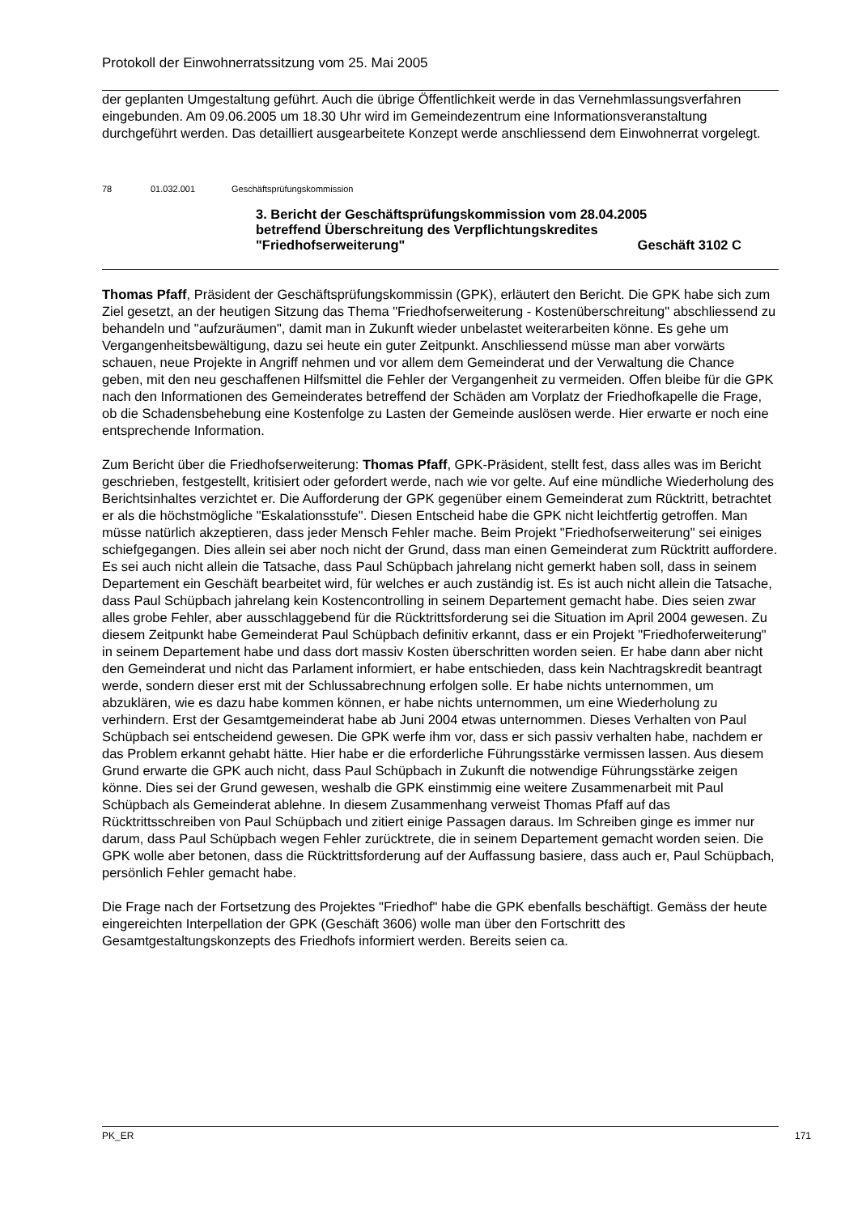Protokoll der Einwohnerratssitzung vom 25. Mai 2005
der geplanten Umgestaltung geführt. Auch die übrige Öffentlichkeit werde in das Vernehmlassungsverfahren eingebunden. Am 09.06.2005 um 18.30 Uhr wird im Gemeindezentrum eine Informationsveranstaltung durchgeführt werden. Das detailliert ausgearbeitete Konzept werde anschliessend dem Einwohnerrat vorgelegt.
78 01.032.001 Geschäftsprüfungskommission
3. Bericht der Geschäftsprüfungskommission vom 28.04.2005
betreffend Überschreitung des Verpflichtungskredites
"Friedhofserweiterung" Geschäft 3102 C
Thomas Pfaff, Präsident der Geschäftsprüfungskommissin (GPK), erläutert den Bericht. Die GPK habe sich zum Ziel gesetzt, an der heutigen Sitzung das Thema "Friedhofserweiterung - Kostenüberschreitung" abschliessend zu behandeln und "aufzuräumen", damit man in Zukunft wieder unbelastet weiterarbeiten könne. Es gehe um Vergangenheitsbewältigung, dazu sei heute ein guter Zeitpunkt. Anschliessend müsse man aber vorwärts schauen, neue Projekte in Angriff nehmen und vor allem dem Gemeinderat und der Verwaltung die Chance geben, mit den neu geschaffenen Hilfsmittel die Fehler der Vergangenheit zu vermeiden. Offen bleibe für die GPK nach den Informationen des Gemeinderates betreffend der Schäden am Vorplatz der Friedhofkapelle die Frage, ob die Schadensbehebung eine Kostenfolge zu Lasten der Gemeinde auslösen werde. Hier erwarte er noch eine entsprechende Information.
Zum Bericht über die Friedhofserweiterung: Thomas Pfaff, GPK-Präsident, stellt fest, dass alles was im Bericht geschrieben, festgestellt, kritisiert oder gefordert werde, nach wie vor gelte. Auf eine mündliche Wiederholung des Berichtsinhaltes verzichtet er. Die Aufforderung der GPK gegenüber einem Gemeinderat zum Rücktritt, betrachtet er als die höchstmögliche "Eskalationsstufe". Diesen Entscheid habe die GPK nicht leichtfertig getroffen. Man müsse natürlich akzeptieren, dass jeder Mensch Fehler mache. Beim Projekt "Friedhofserweiterung" sei einiges schiefgegangen. Dies allein sei aber noch nicht der Grund, dass man einen Gemeinderat zum Rücktritt auffordere. Es sei auch nicht allein die Tatsache, dass Paul Schüpbach jahrelang nicht gemerkt haben soll, dass in seinem Departement ein Geschäft bearbeitet wird, für welches er auch zuständig ist. Es ist auch nicht allein die Tatsache, dass Paul Schüpbach jahrelang kein Kostencontrolling in seinem Departement gemacht habe. Dies seien zwar alles grobe Fehler, aber ausschlaggebend für die Rücktrittsforderung sei die Situation im April 2004 gewesen. Zu diesem Zeitpunkt habe Gemeinderat Paul Schüpbach definitiv erkannt, dass er ein Projekt "Friedhoferweiterung" in seinem Departement habe und dass dort massiv Kosten überschritten worden seien. Er habe dann aber nicht den Gemeinderat und nicht das Parlament informiert, er habe entschieden, dass kein Nachtragskredit beantragt werde, sondern dieser erst mit der Schlussabrechnung erfolgen solle. Er habe nichts unternommen, um abzuklären, wie es dazu habe kommen können, er habe nichts unternommen, um eine Wiederholung zu verhindern. Erst der Gesamtgemeinderat habe ab Juni 2004 etwas unternommen. Dieses Verhalten von Paul Schüpbach sei entscheidend gewesen. Die GPK werfe ihm vor, dass er sich passiv verhalten habe, nachdem er das Problem erkannt gehabt hätte. Hier habe er die erforderliche Führungsstärke vermissen lassen. Aus diesem Grund erwarte die GPK auch nicht, dass Paul Schüpbach in Zukunft die notwendige Führungsstärke zeigen könne. Dies sei der Grund gewesen, weshalb die GPK einstimmig eine weitere Zusammenarbeit mit Paul Schüpbach als Gemeinderat ablehne. In diesem Zusammenhang verweist Thomas Pfaff auf das Rücktrittsschreiben von Paul Schüpbach und zitiert einige Passagen daraus. Im Schreiben ginge es immer nur darum, dass Paul Schüpbach wegen Fehler zurücktrete, die in seinem Departement gemacht worden seien. Die GPK wolle aber betonen, dass die Rücktrittsforderung auf der Auffassung basiere, dass auch er, Paul Schüpbach, persönlich Fehler gemacht habe.
Die Frage nach der Fortsetzung des Projektes "Friedhof" habe die GPK ebenfalls beschäftigt. Gemäss der heute eingereichten Interpellation der GPK (Geschäft 3606) wolle man über den Fortschritt des Gesamtgestaltungskonzepts des Friedhofs informiert werden. Bereits seien ca.
PK_ER 171